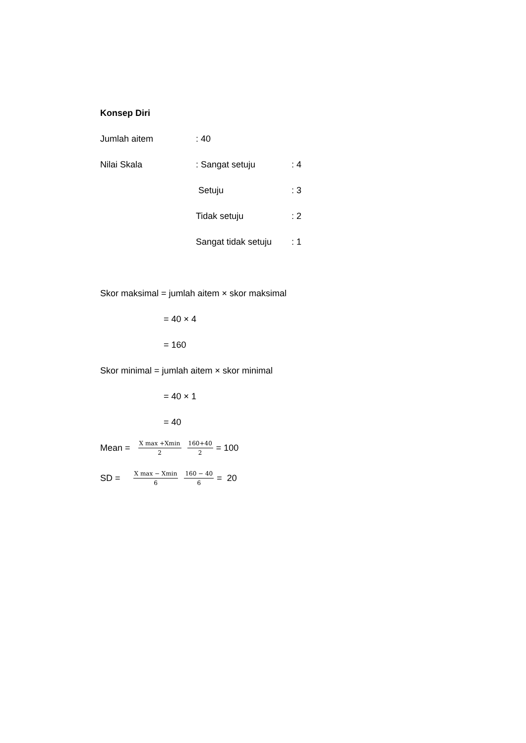Konsep Diri
Jumlah aitem: 40
Nilai Skala: Sangat setuju: 4
Setuju: 3
Tidak setuju: 2
Sangat tidak setuju: 1
Skor maksimal = jumlah aitem × skor maksimal
= 40 × 4
= 160
Skor minimal = jumlah aitem × skor minimal
= 40 × 1
= 40
Mean = X max +Xmin 2 160+40 2 = 100
SD = X max − Xmin 6 160 − 40 6 = 20